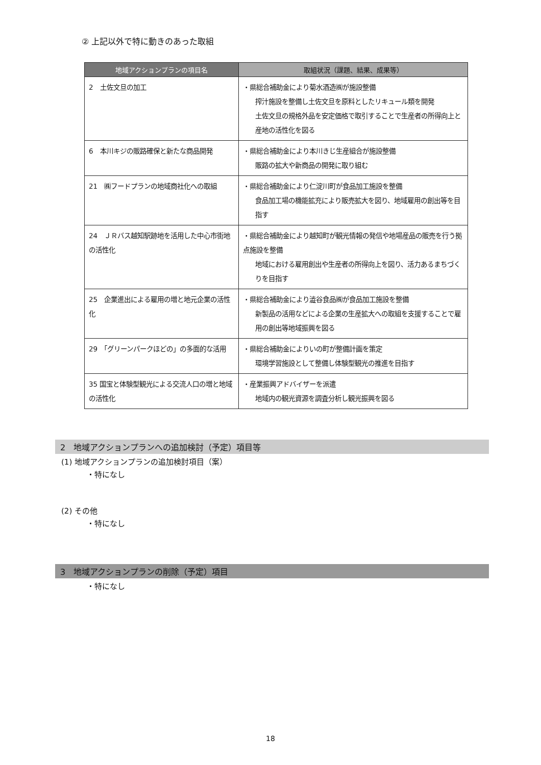② 上記以外で特に動きのあった取組
| 地域アクションプランの項目名 | 取組状況（課題、結果、成果等） |
| --- | --- |
| 2 土佐文旦の加工 | ・県総合補助金により菊水酒造㈱が施設整備 搾汁施設を整備し土佐文旦を原料としたリキュール類を開発 土佐文旦の規格外品を安定価格で取引することで生産者の所得向上と産地の活性化を図る |
| 6 本川キジの販路確保と新たな商品開発 | ・県総合補助金により本川きじ生産組合が施設整備 販路の拡大や新商品の開発に取り組む |
| 21 ㈱フードプランの地域商社化への取組 | ・県総合補助金により仁淀川町が食品加工施設を整備 食品加工場の機能拡充により販売拡大を図り、地域雇用の創出等を目指す |
| 24 ＪＲバス越知駅跡地を活用した中心市街地の活性化 | ・県総合補助金により越知町が観光情報の発信や地場産品の販売を行う拠点施設を整備 地域における雇用創出や生産者の所得向上を図り、活力あるまちづくりを目指す |
| 25 企業進出による雇用の増と地元企業の活性化 | ・県総合補助金により澁谷食品㈱が食品加工施設を整備 新製品の活用などによる企業の生産拡大への取組を支援することで雇用の創出等地域振興を図る |
| 29 「グリーンパークほどの」の多面的な活用 | ・県総合補助金によりいの町が整備計画を策定 環境学習施設として整備し体験型観光の推進を目指す |
| 35 国宝と体験型観光による交流人口の増と地域の活性化 | ・産業振興アドバイザーを派遣 地域内の観光資源を調査分析し観光振興を図る |
2　地域アクションプランへの追加検討（予定）項目等
(1) 地域アクションプランの追加検討項目（案）
・特になし
(2) その他
・特になし
3　地域アクションプランの削除（予定）項目
・特になし
18